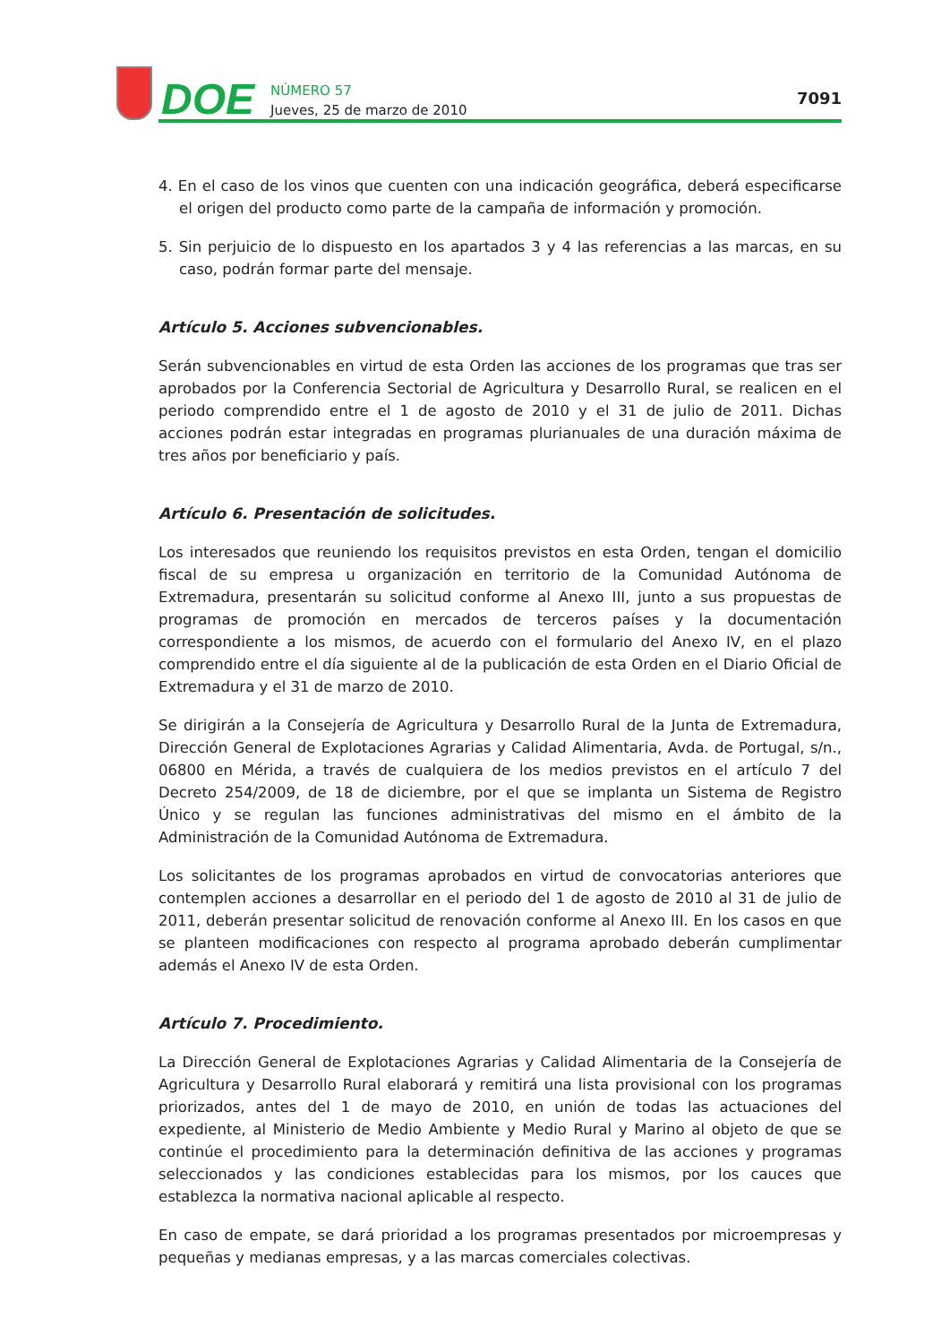DOE
NÚMERO 57
Jueves, 25 de marzo de 2010
7091
4. En el caso de los vinos que cuenten con una indicación geográfica, deberá especificarse el origen del producto como parte de la campaña de información y promoción.
5. Sin perjuicio de lo dispuesto en los apartados 3 y 4 las referencias a las marcas, en su caso, podrán formar parte del mensaje.
Artículo 5. Acciones subvencionables.
Serán subvencionables en virtud de esta Orden las acciones de los programas que tras ser aprobados por la Conferencia Sectorial de Agricultura y Desarrollo Rural, se realicen en el periodo comprendido entre el 1 de agosto de 2010 y el 31 de julio de 2011. Dichas acciones podrán estar integradas en programas plurianuales de una duración máxima de tres años por beneficiario y país.
Artículo 6. Presentación de solicitudes.
Los interesados que reuniendo los requisitos previstos en esta Orden, tengan el domicilio fiscal de su empresa u organización en territorio de la Comunidad Autónoma de Extremadura, presentarán su solicitud conforme al Anexo III, junto a sus propuestas de programas de promoción en mercados de terceros países y la documentación correspondiente a los mismos, de acuerdo con el formulario del Anexo IV, en el plazo comprendido entre el día siguiente al de la publicación de esta Orden en el Diario Oficial de Extremadura y el 31 de marzo de 2010.
Se dirigirán a la Consejería de Agricultura y Desarrollo Rural de la Junta de Extremadura, Dirección General de Explotaciones Agrarias y Calidad Alimentaria, Avda. de Portugal, s/n., 06800 en Mérida, a través de cualquiera de los medios previstos en el artículo 7 del Decreto 254/2009, de 18 de diciembre, por el que se implanta un Sistema de Registro Único y se regulan las funciones administrativas del mismo en el ámbito de la Administración de la Comunidad Autónoma de Extremadura.
Los solicitantes de los programas aprobados en virtud de convocatorias anteriores que contemplen acciones a desarrollar en el periodo del 1 de agosto de 2010 al 31 de julio de 2011, deberán presentar solicitud de renovación conforme al Anexo III. En los casos en que se planteen modificaciones con respecto al programa aprobado deberán cumplimentar además el Anexo IV de esta Orden.
Artículo 7. Procedimiento.
La Dirección General de Explotaciones Agrarias y Calidad Alimentaria de la Consejería de Agricultura y Desarrollo Rural elaborará y remitirá una lista provisional con los programas priorizados, antes del 1 de mayo de 2010, en unión de todas las actuaciones del expediente, al Ministerio de Medio Ambiente y Medio Rural y Marino al objeto de que se continúe el procedimiento para la determinación definitiva de las acciones y programas seleccionados y las condiciones establecidas para los mismos, por los cauces que establezca la normativa nacional aplicable al respecto.
En caso de empate, se dará prioridad a los programas presentados por microempresas y pequeñas y medianas empresas, y a las marcas comerciales colectivas.